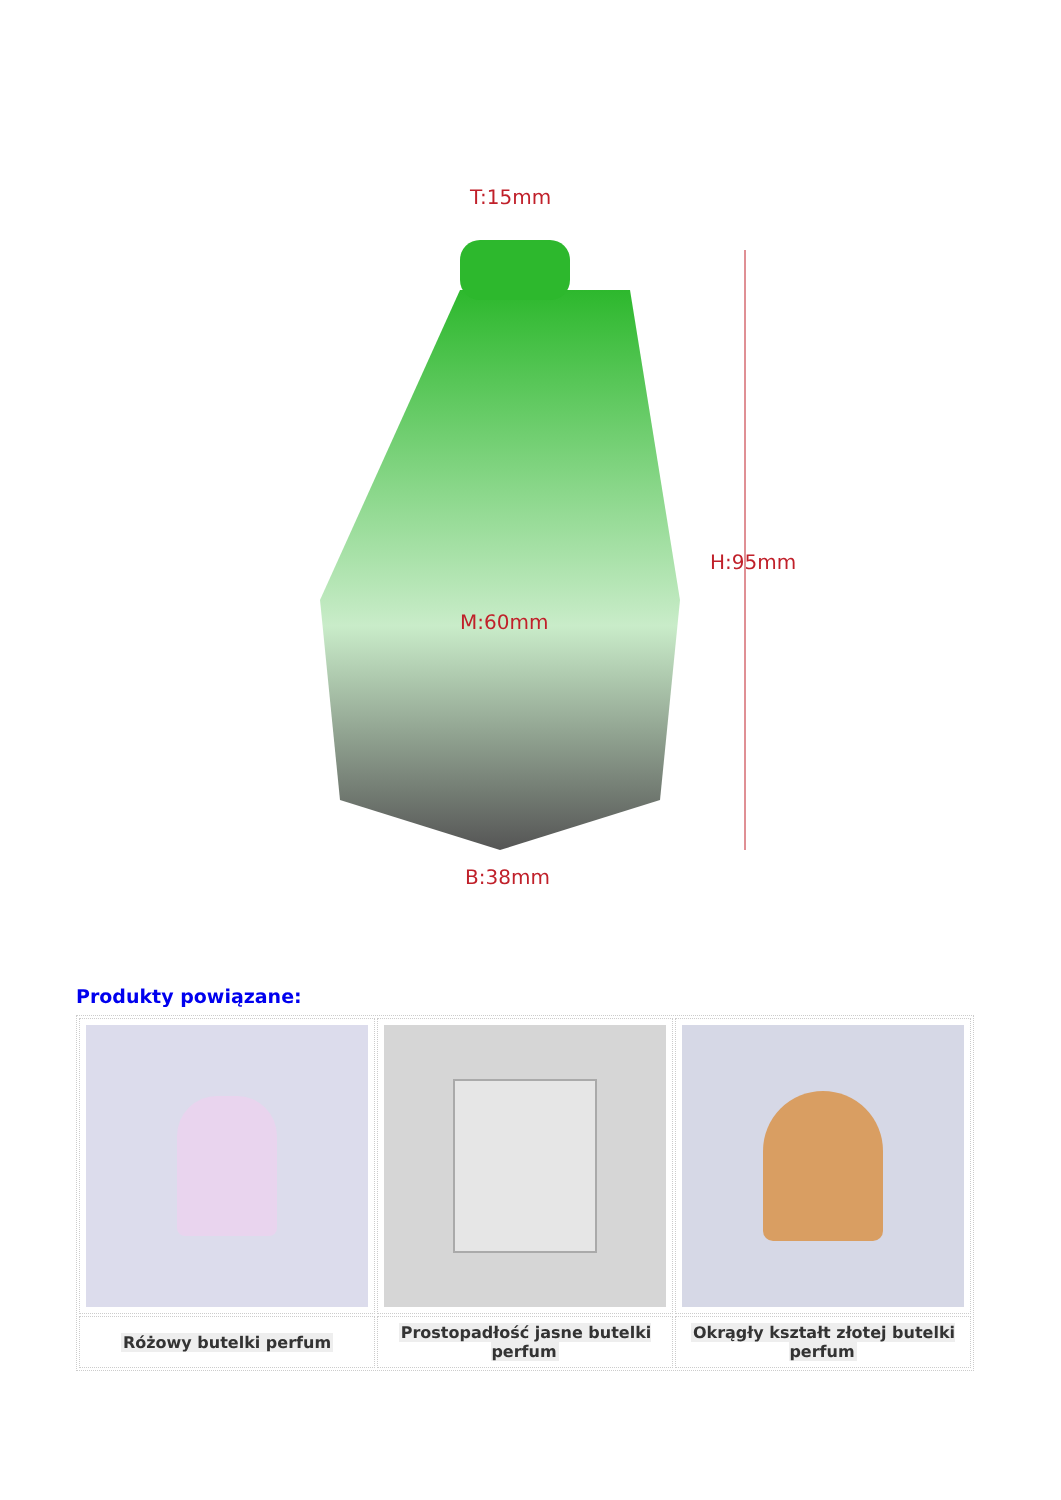T:15mm
H:95mm
M:60mm
B:38mm
Produkty powiązane:
| Różowy butelki perfum | Prostopadłość jasne butelki perfum | Okrągły kształt złotej butelki perfum |